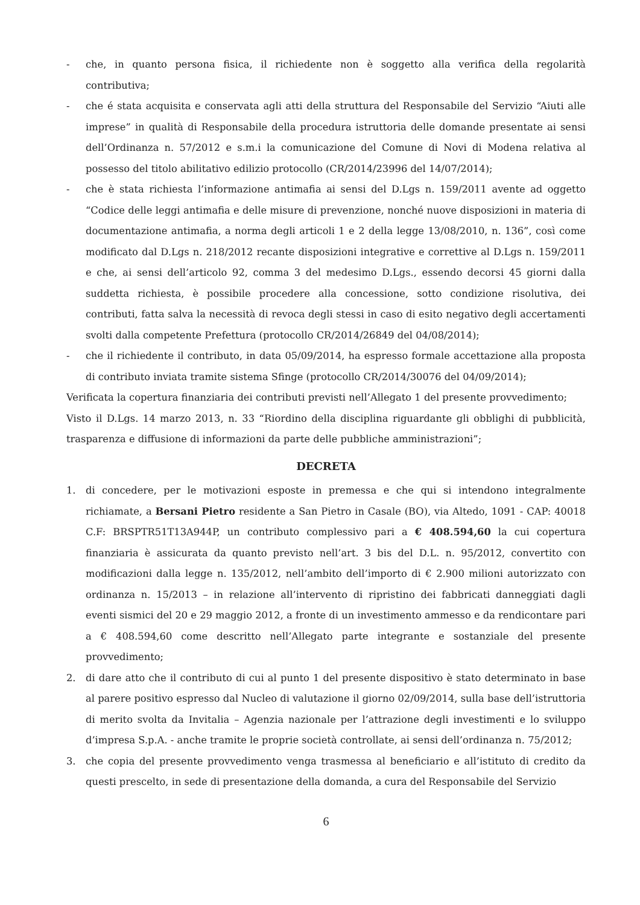- che, in quanto persona fisica, il richiedente non è soggetto alla verifica della regolarità contributiva;
- che é stata acquisita e conservata agli atti della struttura del Responsabile del Servizio “Aiuti alle imprese” in qualità di Responsabile della procedura istruttoria delle domande presentate ai sensi dell’Ordinanza n. 57/2012 e s.m.i la comunicazione del Comune di Novi di Modena relativa al possesso del titolo abilitativo edilizio protocollo (CR/2014/23996 del 14/07/2014);
- che è stata richiesta l’informazione antimafia ai sensi del D.Lgs n. 159/2011 avente ad oggetto “Codice delle leggi antimafia e delle misure di prevenzione, nonché nuove disposizioni in materia di documentazione antimafia, a norma degli articoli 1 e 2 della legge 13/08/2010, n. 136”, così come modificato dal D.Lgs n. 218/2012 recante disposizioni integrative e correttive al D.Lgs n. 159/2011 e che, ai sensi dell’articolo 92, comma 3 del medesimo D.Lgs., essendo decorsi 45 giorni dalla suddetta richiesta, è possibile procedere alla concessione, sotto condizione risolutiva, dei contributi, fatta salva la necessità di revoca degli stessi in caso di esito negativo degli accertamenti svolti dalla competente Prefettura (protocollo CR/2014/26849 del 04/08/2014);
- che il richiedente il contributo, in data 05/09/2014, ha espresso formale accettazione alla proposta di contributo inviata tramite sistema Sfinge (protocollo CR/2014/30076 del 04/09/2014);
Verificata la copertura finanziaria dei contributi previsti nell’Allegato 1 del presente provvedimento;
Visto il D.Lgs. 14 marzo 2013, n. 33 “Riordino della disciplina riguardante gli obblighi di pubblicità, trasparenza e diffusione di informazioni da parte delle pubbliche amministrazioni”;
DECRETA
1. di concedere, per le motivazioni esposte in premessa e che qui si intendono integralmente richiamate, a Bersani Pietro residente a San Pietro in Casale (BO), via Altedo, 1091 - CAP: 40018 C.F: BRSPTR51T13A944P, un contributo complessivo pari a € 408.594,60 la cui copertura finanziaria è assicurata da quanto previsto nell’art. 3 bis del D.L. n. 95/2012, convertito con modificazioni dalla legge n. 135/2012, nell’ambito dell’importo di € 2.900 milioni autorizzato con ordinanza n. 15/2013 – in relazione all’intervento di ripristino dei fabbricati danneggiati dagli eventi sismici del 20 e 29 maggio 2012, a fronte di un investimento ammesso e da rendicontare pari a € 408.594,60 come descritto nell’Allegato parte integrante e sostanziale del presente provvedimento;
2. di dare atto che il contributo di cui al punto 1 del presente dispositivo è stato determinato in base al parere positivo espresso dal Nucleo di valutazione il giorno 02/09/2014, sulla base dell’istruttoria di merito svolta da Invitalia – Agenzia nazionale per l’attrazione degli investimenti e lo sviluppo d’impresa S.p.A. - anche tramite le proprie società controllate, ai sensi dell’ordinanza n. 75/2012;
3. che copia del presente provvedimento venga trasmessa al beneficiario e all’istituto di credito da questi prescelto, in sede di presentazione della domanda, a cura del Responsabile del Servizio
6